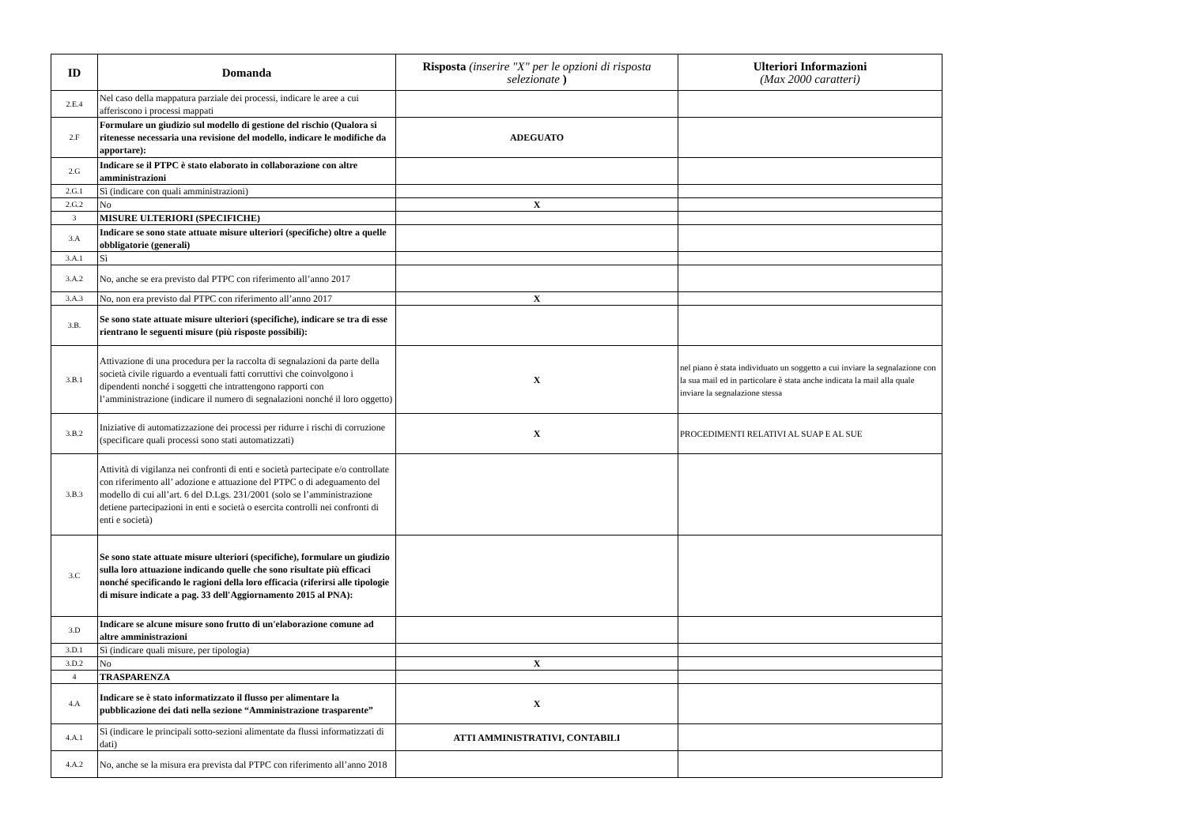| ID | Domanda | Risposta (inserire "X" per le opzioni di risposta selezionate ) | Ulteriori Informazioni (Max 2000 caratteri) |
| --- | --- | --- | --- |
| 2.E.4 | Nel caso della mappatura parziale dei processi, indicare le aree a cui afferiscono i processi mappati | | |
| 2.F | Formulare un giudizio sul modello di gestione del rischio (Qualora si ritenesse necessaria una revisione del modello, indicare le modifiche da apportare): | ADEGUATO | |
| 2.G | Indicare se il PTPC è stato elaborato in collaborazione con altre amministrazioni | | |
| 2.G.1 | Sì (indicare con quali amministrazioni) | | |
| 2.G.2 | No | X | |
| 3 | MISURE ULTERIORI (SPECIFICHE) | | |
| 3.A | Indicare se sono state attuate misure ulteriori (specifiche) oltre a quelle obbligatorie (generali) | | |
| 3.A.1 | Sì | | |
| 3.A.2 | No, anche se era previsto dal PTPC con riferimento all’anno 2017 | | |
| 3.A.3 | No, non era previsto dal PTPC con riferimento all’anno 2017 | X | |
| 3.B. | Se sono state attuate misure ulteriori (specifiche), indicare se tra di esse rientrano le seguenti misure (più risposte possibili): | | |
| 3.B.1 | Attivazione di una procedura per la raccolta di segnalazioni da parte della società civile riguardo a eventuali fatti corruttivi che coinvolgono i dipendenti nonché i soggetti che intrattengono rapporti con l’amministrazione (indicare il numero di segnalazioni nonché il loro oggetto) | X | nel piano è stata individuato un soggetto a cui inviare la segnalazione con la sua mail ed in particolare è stata anche indicata la mail alla quale inviare la segnalazione stessa |
| 3.B.2 | Iniziative di automatizzazione dei processi per ridurre i rischi di corruzione (specificare quali processi sono stati automatizzati) | X | PROCEDIMENTI RELATIVI AL SUAP E AL SUE |
| 3.B.3 | Attività di vigilanza nei confronti di enti e società partecipate e/o controllate con riferimento all’ adozione e attuazione del PTPC o di adeguamento del modello di cui all’art. 6 del D.Lgs. 231/2001 (solo se l’amministrazione detiene partecipazioni in enti e società o esercita controlli nei confronti di enti e società) | | |
| 3.C | Se sono state attuate misure ulteriori (specifiche), formulare un giudizio sulla loro attuazione indicando quelle che sono risultate più efficaci nonché specificando le ragioni della loro efficacia (riferirsi alle tipologie di misure indicate a pag. 33 dell'Aggiornamento 2015 al PNA): | | |
| 3.D | Indicare se alcune misure sono frutto di un'elaborazione comune ad altre amministrazioni | | |
| 3.D.1 | Sì (indicare quali misure, per tipologia) | | |
| 3.D.2 | No | X | |
| 4 | TRASPARENZA | | |
| 4.A | Indicare se è stato informatizzato il flusso per alimentare la pubblicazione dei dati nella sezione “Amministrazione trasparente” | X | |
| 4.A.1 | Sì (indicare le principali sotto-sezioni alimentate da flussi informatizzati di dati) | ATTI AMMINISTRATIVI, CONTABILI | |
| 4.A.2 | No, anche se la misura era prevista dal PTPC con riferimento all’anno 2018 | | |